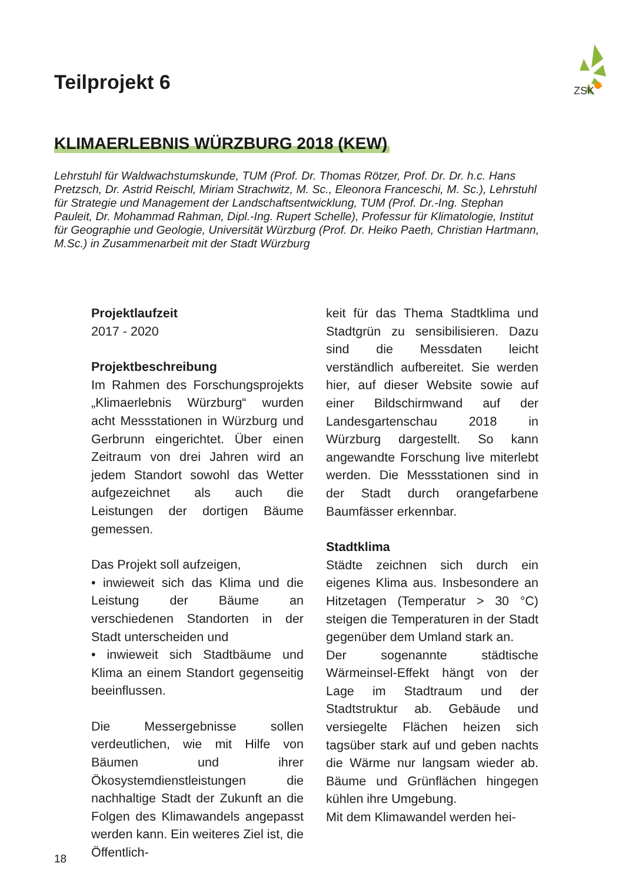ZSK
Teilprojekt 6
KLIMAERLEBNIS WÜRZBURG 2018 (KEW)
Lehrstuhl für Waldwachstumskunde, TUM (Prof. Dr. Thomas Rötzer, Prof. Dr. Dr. h.c. Hans Pretzsch, Dr. Astrid Reischl, Miriam Strachwitz, M. Sc., Eleonora Franceschi, M. Sc.), Lehrstuhl für Strategie und Management der Landschaftsentwicklung, TUM (Prof. Dr.-Ing. Stephan Pauleit, Dr. Mohammad Rahman, Dipl.-Ing. Rupert Schelle), Professur für Klimatologie, Institut für Geographie und Geologie, Universität Würzburg (Prof. Dr. Heiko Paeth, Christian Hartmann, M.Sc.) in Zusammenarbeit mit der Stadt Würzburg
Projektlaufzeit
2017 - 2020
Projektbeschreibung
Im Rahmen des Forschungsprojekts „Klimaerlebnis Würzburg“ wurden acht Messstationen in Würzburg und Gerbrunn eingerichtet. Über einen Zeitraum von drei Jahren wird an jedem Standort sowohl das Wetter aufgezeichnet als auch die Leistungen der dortigen Bäume gemessen.
Das Projekt soll aufzeigen,
• inwieweit sich das Klima und die Leistung der Bäume an verschiedenen Standorten in der Stadt unterscheiden und
• inwieweit sich Stadtbäume und Klima an einem Standort gegenseitig beeinflussen.
Die Messergebnisse sollen verdeutlichen, wie mit Hilfe von Bäumen und ihrer Ökosystemdienstleistungen die nachhaltige Stadt der Zukunft an die Folgen des Klimawandels angepasst werden kann. Ein weiteres Ziel ist, die Öffentlich-
keit für das Thema Stadtklima und Stadtgrün zu sensibilisieren. Dazu sind die Messdaten leicht verständlich aufbereitet. Sie werden hier, auf dieser Website sowie auf einer Bildschirmwand auf der Landesgartenschau 2018 in Würzburg dargestellt. So kann angewandte Forschung live miterlebt werden. Die Messstationen sind in der Stadt durch orangefarbene Baumfässer erkennbar.
Stadtklima
Städte zeichnen sich durch ein eigenes Klima aus. Insbesondere an Hitzetagen (Temperatur > 30 °C) steigen die Temperaturen in der Stadt gegenüber dem Umland stark an.
Der sogenannte städtische Wärmeinsel-Effekt hängt von der Lage im Stadtraum und der Stadtstruktur ab. Gebäude und versiegelte Flächen heizen sich tagsüber stark auf und geben nachts die Wärme nur langsam wieder ab. Bäume und Grünflächen hingegen kühlen ihre Umgebung.
Mit dem Klimawandel werden hei-
18